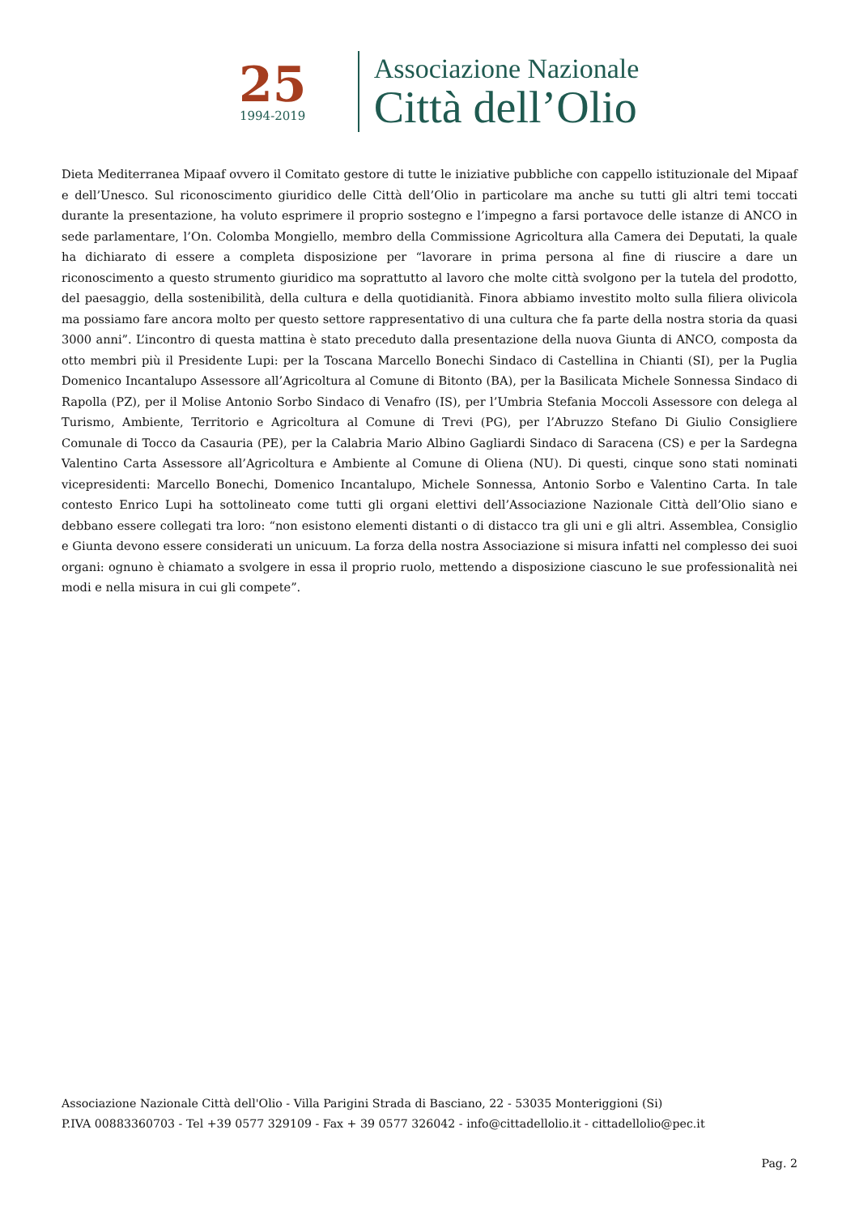25
1994-2019
Associazione Nazionale
Città dell’Olio
Dieta Mediterranea Mipaaf ovvero il Comitato gestore di tutte le iniziative pubbliche con cappello istituzionale del Mipaaf e dell’Unesco. Sul riconoscimento giuridico delle Città dell’Olio in particolare ma anche su tutti gli altri temi toccati durante la presentazione, ha voluto esprimere il proprio sostegno e l’impegno a farsi portavoce delle istanze di ANCO in sede parlamentare, l’On. Colomba Mongiello, membro della Commissione Agricoltura alla Camera dei Deputati, la quale ha dichiarato di essere a completa disposizione per “lavorare in prima persona al fine di riuscire a dare un riconoscimento a questo strumento giuridico ma soprattutto al lavoro che molte città svolgono per la tutela del prodotto, del paesaggio, della sostenibilità, della cultura e della quotidianità. Finora abbiamo investito molto sulla filiera olivicola ma possiamo fare ancora molto per questo settore rappresentativo di una cultura che fa parte della nostra storia da quasi 3000 anni”. L’incontro di questa mattina è stato preceduto dalla presentazione della nuova Giunta di ANCO, composta da otto membri più il Presidente Lupi: per la Toscana Marcello Bonechi Sindaco di Castellina in Chianti (SI), per la Puglia Domenico Incantalupo Assessore all’Agricoltura al Comune di Bitonto (BA), per la Basilicata Michele Sonnessa Sindaco di Rapolla (PZ), per il Molise Antonio Sorbo Sindaco di Venafro (IS), per l’Umbria Stefania Moccoli Assessore con delega al Turismo, Ambiente, Territorio e Agricoltura al Comune di Trevi (PG), per l’Abruzzo Stefano Di Giulio Consigliere Comunale di Tocco da Casauria (PE), per la Calabria Mario Albino Gagliardi Sindaco di Saracena (CS) e per la Sardegna Valentino Carta Assessore all’Agricoltura e Ambiente al Comune di Oliena (NU). Di questi, cinque sono stati nominati vicepresidenti: Marcello Bonechi, Domenico Incantalupo, Michele Sonnessa, Antonio Sorbo e Valentino Carta. In tale contesto Enrico Lupi ha sottolineato come tutti gli organi elettivi dell’Associazione Nazionale Città dell’Olio siano e debbano essere collegati tra loro: “non esistono elementi distanti o di distacco tra gli uni e gli altri. Assemblea, Consiglio e Giunta devono essere considerati un unicuum. La forza della nostra Associazione si misura infatti nel complesso dei suoi organi: ognuno è chiamato a svolgere in essa il proprio ruolo, mettendo a disposizione ciascuno le sue professionalità nei modi e nella misura in cui gli compete”.
Associazione Nazionale Città dell'Olio - Villa Parigini Strada di Basciano, 22 - 53035 Monteriggioni (Si)
P.IVA 00883360703 - Tel +39 0577 329109 - Fax + 39 0577 326042 - info@cittadellolio.it - cittadellolio@pec.it
Pag. 2